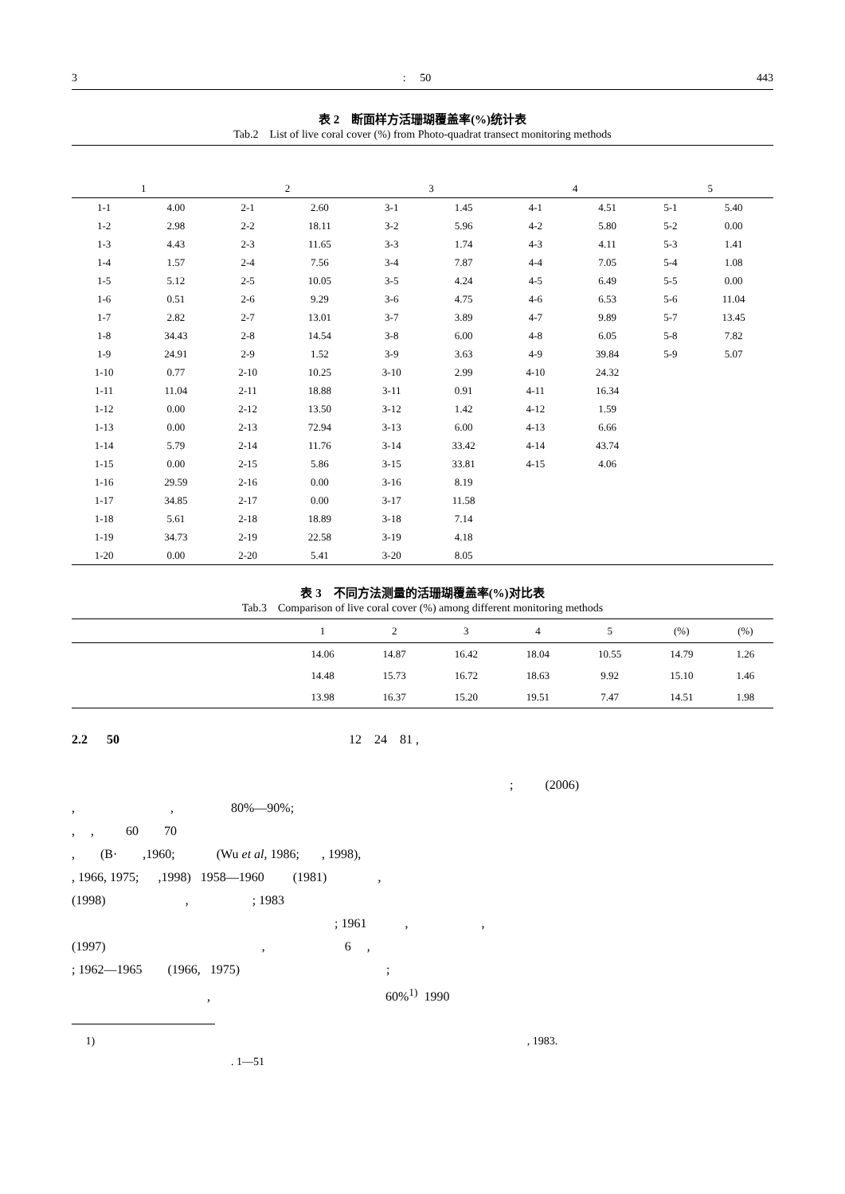3: 50 443
表 2　断面样方活珊瑚覆盖率(%)统计表
Tab.2　List of live coral cover (%) from Photo-quadrat transect monitoring methods
| 1 | | 2 | | 3 | | 4 | | 5 | |
| --- | --- | --- | --- | --- | --- | --- | --- | --- | --- |
| 1-1 | 4.00 | 2-1 | 2.60 | 3-1 | 1.45 | 4-1 | 4.51 | 5-1 | 5.40 |
| 1-2 | 2.98 | 2-2 | 18.11 | 3-2 | 5.96 | 4-2 | 5.80 | 5-2 | 0.00 |
| 1-3 | 4.43 | 2-3 | 11.65 | 3-3 | 1.74 | 4-3 | 4.11 | 5-3 | 1.41 |
| 1-4 | 1.57 | 2-4 | 7.56 | 3-4 | 7.87 | 4-4 | 7.05 | 5-4 | 1.08 |
| 1-5 | 5.12 | 2-5 | 10.05 | 3-5 | 4.24 | 4-5 | 6.49 | 5-5 | 0.00 |
| 1-6 | 0.51 | 2-6 | 9.29 | 3-6 | 4.75 | 4-6 | 6.53 | 5-6 | 11.04 |
| 1-7 | 2.82 | 2-7 | 13.01 | 3-7 | 3.89 | 4-7 | 9.89 | 5-7 | 13.45 |
| 1-8 | 34.43 | 2-8 | 14.54 | 3-8 | 6.00 | 4-8 | 6.05 | 5-8 | 7.82 |
| 1-9 | 24.91 | 2-9 | 1.52 | 3-9 | 3.63 | 4-9 | 39.84 | 5-9 | 5.07 |
| 1-10 | 0.77 | 2-10 | 10.25 | 3-10 | 2.99 | 4-10 | 24.32 | | |
| 1-11 | 11.04 | 2-11 | 18.88 | 3-11 | 0.91 | 4-11 | 16.34 | | |
| 1-12 | 0.00 | 2-12 | 13.50 | 3-12 | 1.42 | 4-12 | 1.59 | | |
| 1-13 | 0.00 | 2-13 | 72.94 | 3-13 | 6.00 | 4-13 | 6.66 | | |
| 1-14 | 5.79 | 2-14 | 11.76 | 3-14 | 33.42 | 4-14 | 43.74 | | |
| 1-15 | 0.00 | 2-15 | 5.86 | 3-15 | 33.81 | 4-15 | 4.06 | | |
| 1-16 | 29.59 | 2-16 | 0.00 | 3-16 | 8.19 | | | | |
| 1-17 | 34.85 | 2-17 | 0.00 | 3-17 | 11.58 | | | | |
| 1-18 | 5.61 | 2-18 | 18.89 | 3-18 | 7.14 | | | | |
| 1-19 | 34.73 | 2-19 | 22.58 | 3-19 | 4.18 | | | | |
| 1-20 | 0.00 | 2-20 | 5.41 | 3-20 | 8.05 | | | | |
表 3　不同方法测量的活珊瑚覆盖率(%)对比表
Tab.3　Comparison of live coral cover (%) among different monitoring methods
| | 1 | 2 | 3 | 4 | 5 | (%) | (%) |
| --- | --- | --- | --- | --- | --- | --- | --- |
| | 14.06 | 14.87 | 16.42 | 18.04 | 10.55 | 14.79 | 1.26 |
| | 14.48 | 15.73 | 16.72 | 18.63 | 9.92 | 15.10 | 1.46 |
| | 13.98 | 16.37 | 15.20 | 19.51 | 7.47 | 14.51 | 1.98 |
2.2 50 12 24 81 ,
; (2006)
, , 80%—90%;
, , 60 70
, (B· ,1960; (Wu et al, 1986; , 1998),
, 1966, 1975; ,1998) 1958—1960 (1981) ,
(1998) , ; 1983
; 1961 , ,
(1997) , 6 ,
; 1962—1965 (1966, 1975) ;
, 60%<sup>1)</sup> 1990
1) , 1983.
. 1—51